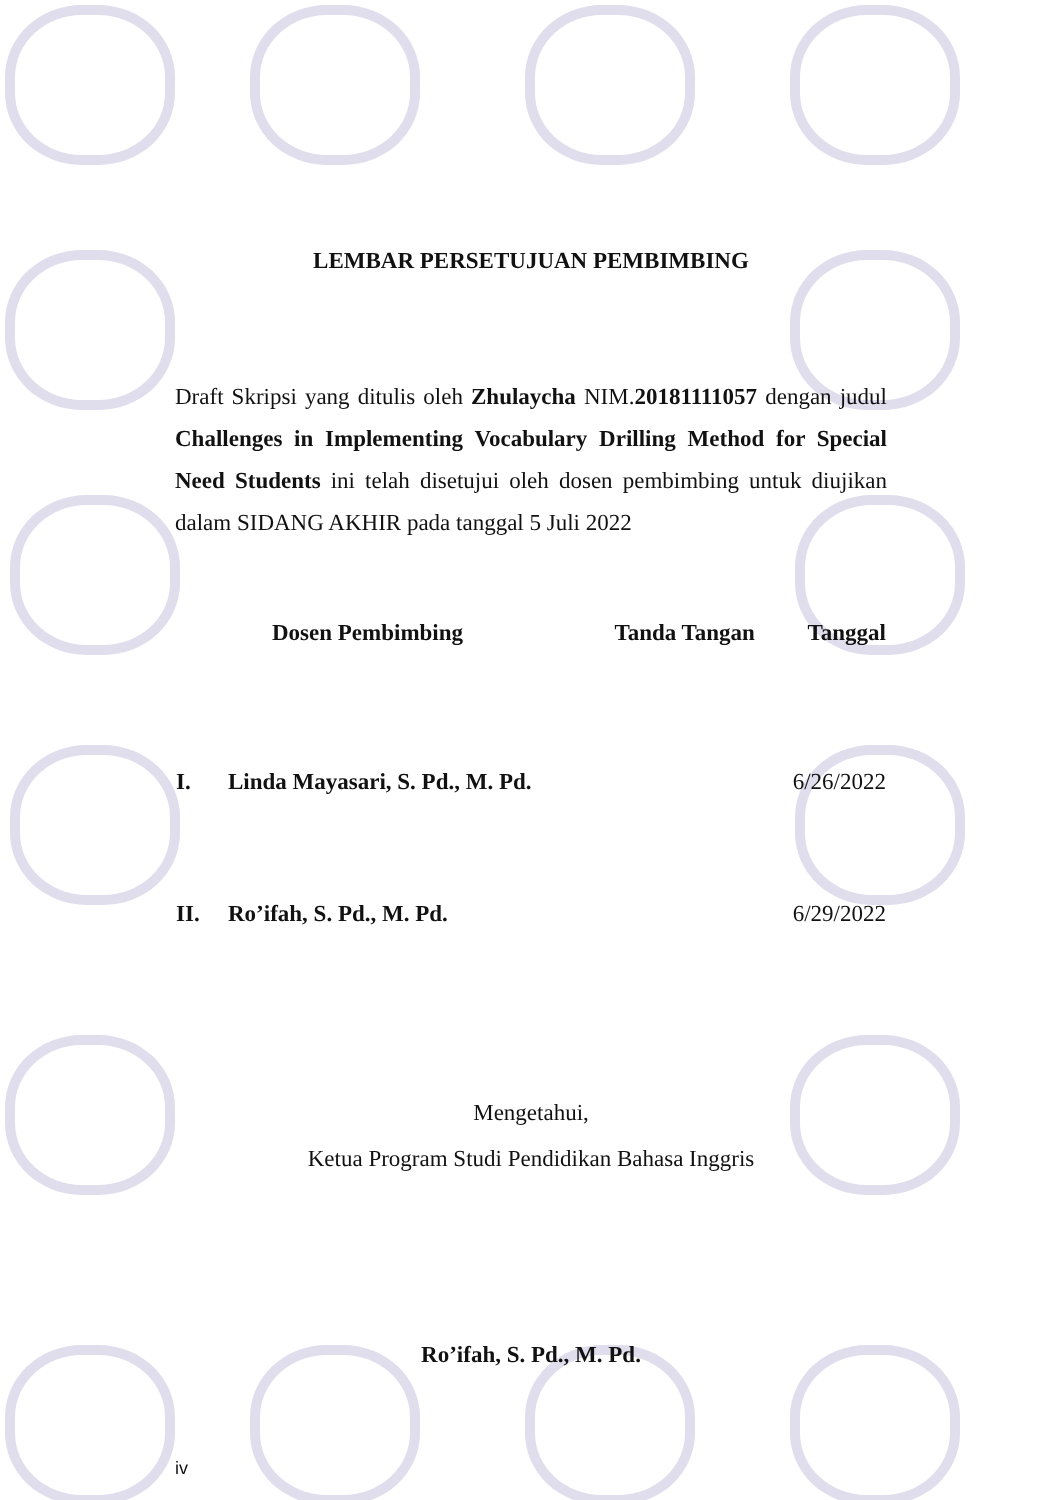LEMBAR PERSETUJUAN PEMBIMBING
Draft Skripsi yang ditulis oleh Zhulaycha NIM.20181111057 dengan judul Challenges in Implementing Vocabulary Drilling Method for Special Need Students ini telah disetujui oleh dosen pembimbing untuk diujikan dalam SIDANG AKHIR pada tanggal 5 Juli 2022
| | Dosen Pembimbing | Tanda Tangan | Tanggal |
| --- | --- | --- | --- |
| I. | Linda Mayasari, S. Pd., M. Pd. | | 6/26/2022 |
| II. | Ro’ifah, S. Pd., M. Pd. | | 6/29/2022 |
Mengetahui,
Ketua Program Studi Pendidikan Bahasa Inggris
Ro’ifah, S. Pd., M. Pd.
iv